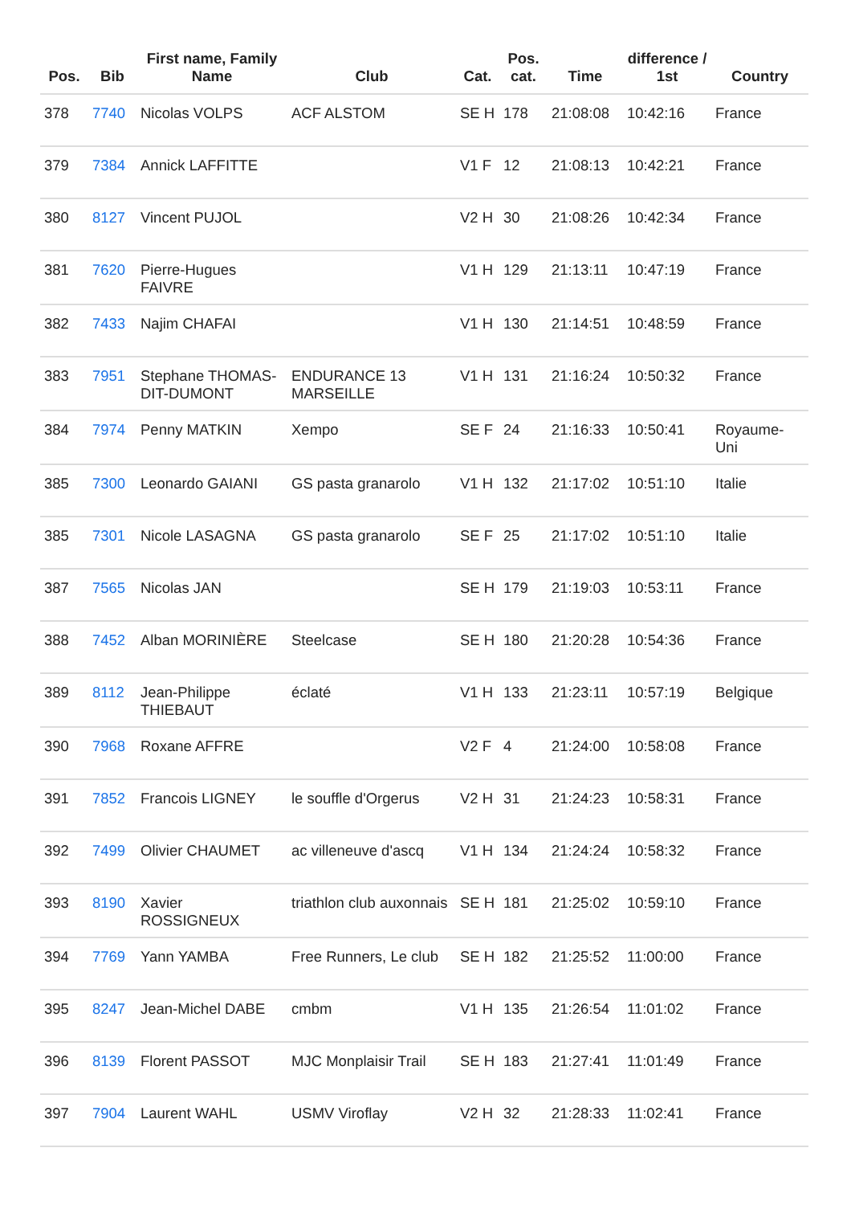| Pos. | Bib | First name, Family Name | Club | Cat. | Pos. cat. | Time | difference / 1st | Country |
| --- | --- | --- | --- | --- | --- | --- | --- | --- |
| 378 | 7740 | Nicolas VOLPS | ACF ALSTOM | SE H | 178 | 21:08:08 | 10:42:16 | France |
| 379 | 7384 | Annick LAFFITTE | | V1 F | 12 | 21:08:13 | 10:42:21 | France |
| 380 | 8127 | Vincent PUJOL | | V2 H | 30 | 21:08:26 | 10:42:34 | France |
| 381 | 7620 | Pierre-Hugues FAIVRE | | V1 H | 129 | 21:13:11 | 10:47:19 | France |
| 382 | 7433 | Najim CHAFAI | | V1 H | 130 | 21:14:51 | 10:48:59 | France |
| 383 | 7951 | Stephane THOMAS-DIT-DUMONT | ENDURANCE 13 MARSEILLE | V1 H | 131 | 21:16:24 | 10:50:32 | France |
| 384 | 7974 | Penny MATKIN | Xempo | SE F | 24 | 21:16:33 | 10:50:41 | Royaume-Uni |
| 385 | 7300 | Leonardo GAIANI | GS pasta granarolo | V1 H | 132 | 21:17:02 | 10:51:10 | Italie |
| 385 | 7301 | Nicole LASAGNA | GS pasta granarolo | SE F | 25 | 21:17:02 | 10:51:10 | Italie |
| 387 | 7565 | Nicolas JAN | | SE H | 179 | 21:19:03 | 10:53:11 | France |
| 388 | 7452 | Alban MORINIÈRE | Steelcase | SE H | 180 | 21:20:28 | 10:54:36 | France |
| 389 | 8112 | Jean-Philippe THIEBAUT | éclaté | V1 H | 133 | 21:23:11 | 10:57:19 | Belgique |
| 390 | 7968 | Roxane AFFRE | | V2 F | 4 | 21:24:00 | 10:58:08 | France |
| 391 | 7852 | Francois LIGNEY | le souffle d'Orgerus | V2 H | 31 | 21:24:23 | 10:58:31 | France |
| 392 | 7499 | Olivier CHAUMET | ac villeneuve d'ascq | V1 H | 134 | 21:24:24 | 10:58:32 | France |
| 393 | 8190 | Xavier ROSSIGNEUX | triathlon club auxonnais | SE H | 181 | 21:25:02 | 10:59:10 | France |
| 394 | 7769 | Yann YAMBA | Free Runners, Le club | SE H | 182 | 21:25:52 | 11:00:00 | France |
| 395 | 8247 | Jean-Michel DABE | cmbm | V1 H | 135 | 21:26:54 | 11:01:02 | France |
| 396 | 8139 | Florent PASSOT | MJC Monplaisir Trail | SE H | 183 | 21:27:41 | 11:01:49 | France |
| 397 | 7904 | Laurent WAHL | USMV Viroflay | V2 H | 32 | 21:28:33 | 11:02:41 | France |